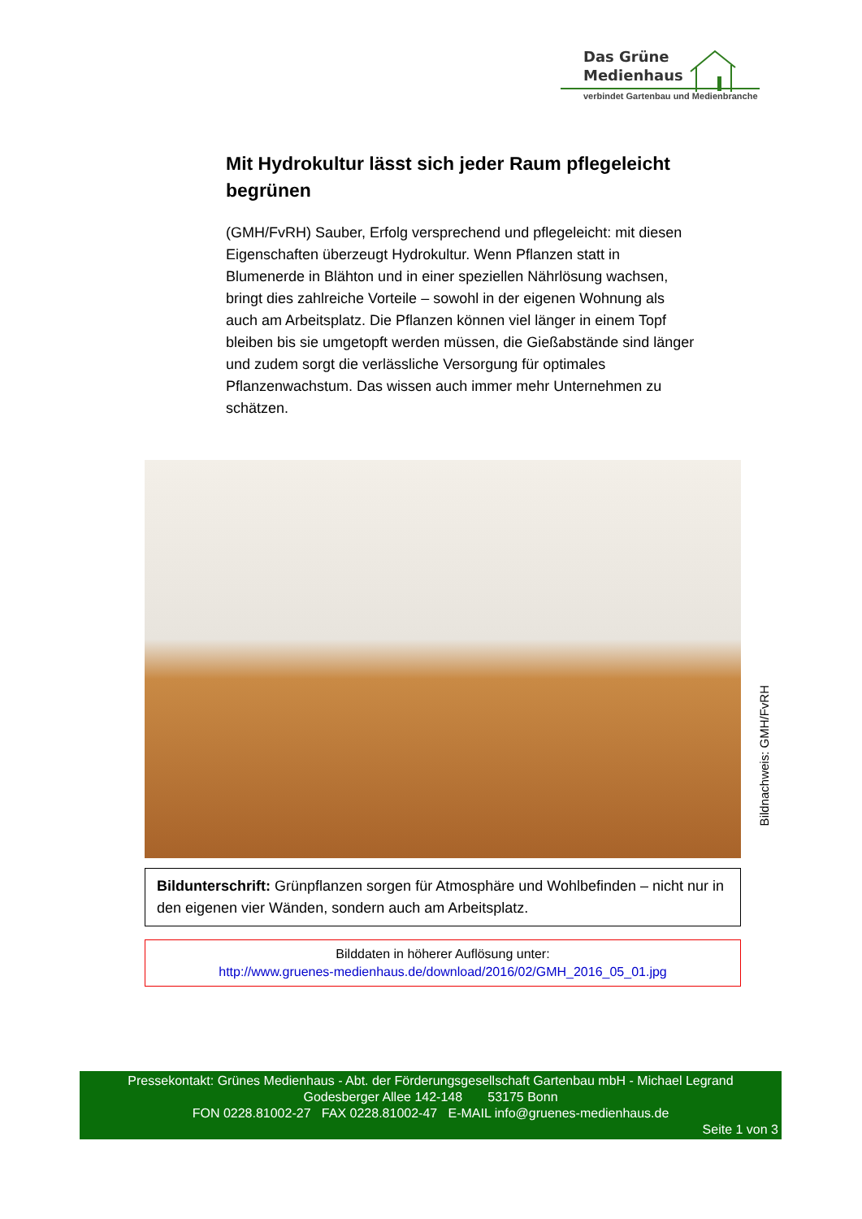Das Grüne
Medienhaus
verbindet Gartenbau und Medienbranche
Mit Hydrokultur lässt sich jeder Raum pflegeleicht begrünen
(GMH/FvRH) Sauber, Erfolg versprechend und pflegeleicht: mit diesen Eigenschaften überzeugt Hydrokultur. Wenn Pflanzen statt in Blumenerde in Blähton und in einer speziellen Nährlösung wachsen, bringt dies zahlreiche Vorteile – sowohl in der eigenen Wohnung als auch am Arbeitsplatz. Die Pflanzen können viel länger in einem Topf bleiben bis sie umgetopft werden müssen, die Gießabstände sind länger und zudem sorgt die verlässliche Versorgung für optimales Pflanzenwachstum. Das wissen auch immer mehr Unternehmen zu schätzen.
Bildnachweis: GMH/FvRH
Bildunterschrift: Grünpflanzen sorgen für Atmosphäre und Wohlbefinden – nicht nur in den eigenen vier Wänden, sondern auch am Arbeitsplatz.
Bilddaten in höherer Auflösung unter:
http://www.gruenes-medienhaus.de/download/2016/02/GMH_2016_05_01.jpg
Pressekontakt: Grünes Medienhaus - Abt. der Förderungsgesellschaft Gartenbau mbH - Michael Legrand
Godesberger Allee 142-148 53175 Bonn
FON 0228.81002-27 FAX 0228.81002-47 E-MAIL info@gruenes-medienhaus.de
Seite 1 von 3